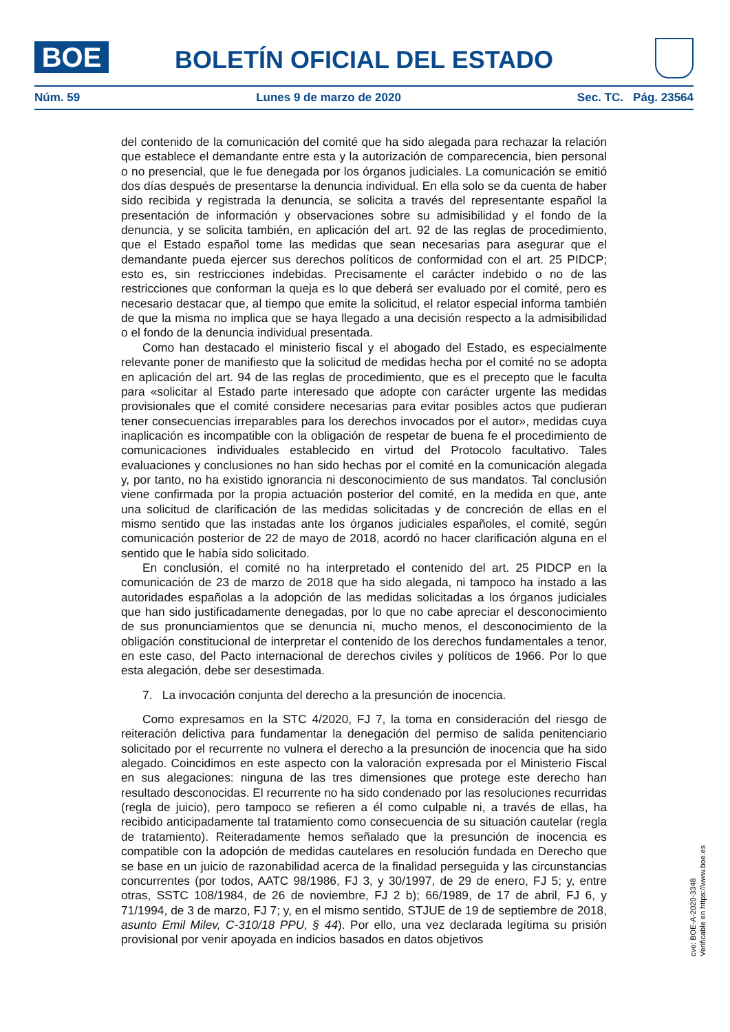BOE BOLETÍN OFICIAL DEL ESTADO
Núm. 59 Lunes 9 de marzo de 2020 Sec. TC. Pág. 23564
del contenido de la comunicación del comité que ha sido alegada para rechazar la relación que establece el demandante entre esta y la autorización de comparecencia, bien personal o no presencial, que le fue denegada por los órganos judiciales. La comunicación se emitió dos días después de presentarse la denuncia individual. En ella solo se da cuenta de haber sido recibida y registrada la denuncia, se solicita a través del representante español la presentación de información y observaciones sobre su admisibilidad y el fondo de la denuncia, y se solicita también, en aplicación del art. 92 de las reglas de procedimiento, que el Estado español tome las medidas que sean necesarias para asegurar que el demandante pueda ejercer sus derechos políticos de conformidad con el art. 25 PIDCP; esto es, sin restricciones indebidas. Precisamente el carácter indebido o no de las restricciones que conforman la queja es lo que deberá ser evaluado por el comité, pero es necesario destacar que, al tiempo que emite la solicitud, el relator especial informa también de que la misma no implica que se haya llegado a una decisión respecto a la admisibilidad o el fondo de la denuncia individual presentada.
Como han destacado el ministerio fiscal y el abogado del Estado, es especialmente relevante poner de manifiesto que la solicitud de medidas hecha por el comité no se adopta en aplicación del art. 94 de las reglas de procedimiento, que es el precepto que le faculta para «solicitar al Estado parte interesado que adopte con carácter urgente las medidas provisionales que el comité considere necesarias para evitar posibles actos que pudieran tener consecuencias irreparables para los derechos invocados por el autor», medidas cuya inaplicación es incompatible con la obligación de respetar de buena fe el procedimiento de comunicaciones individuales establecido en virtud del Protocolo facultativo. Tales evaluaciones y conclusiones no han sido hechas por el comité en la comunicación alegada y, por tanto, no ha existido ignorancia ni desconocimiento de sus mandatos. Tal conclusión viene confirmada por la propia actuación posterior del comité, en la medida en que, ante una solicitud de clarificación de las medidas solicitadas y de concreción de ellas en el mismo sentido que las instadas ante los órganos judiciales españoles, el comité, según comunicación posterior de 22 de mayo de 2018, acordó no hacer clarificación alguna en el sentido que le había sido solicitado.
En conclusión, el comité no ha interpretado el contenido del art. 25 PIDCP en la comunicación de 23 de marzo de 2018 que ha sido alegada, ni tampoco ha instado a las autoridades españolas a la adopción de las medidas solicitadas a los órganos judiciales que han sido justificadamente denegadas, por lo que no cabe apreciar el desconocimiento de sus pronunciamientos que se denuncia ni, mucho menos, el desconocimiento de la obligación constitucional de interpretar el contenido de los derechos fundamentales a tenor, en este caso, del Pacto internacional de derechos civiles y políticos de 1966. Por lo que esta alegación, debe ser desestimada.
7. La invocación conjunta del derecho a la presunción de inocencia.
Como expresamos en la STC 4/2020, FJ 7, la toma en consideración del riesgo de reiteración delictiva para fundamentar la denegación del permiso de salida penitenciario solicitado por el recurrente no vulnera el derecho a la presunción de inocencia que ha sido alegado. Coincidimos en este aspecto con la valoración expresada por el Ministerio Fiscal en sus alegaciones: ninguna de las tres dimensiones que protege este derecho han resultado desconocidas. El recurrente no ha sido condenado por las resoluciones recurridas (regla de juicio), pero tampoco se refieren a él como culpable ni, a través de ellas, ha recibido anticipadamente tal tratamiento como consecuencia de su situación cautelar (regla de tratamiento). Reiteradamente hemos señalado que la presunción de inocencia es compatible con la adopción de medidas cautelares en resolución fundada en Derecho que se base en un juicio de razonabilidad acerca de la finalidad perseguida y las circunstancias concurrentes (por todos, AATC 98/1986, FJ 3, y 30/1997, de 29 de enero, FJ 5; y, entre otras, SSTC 108/1984, de 26 de noviembre, FJ 2 b); 66/1989, de 17 de abril, FJ 6, y 71/1994, de 3 de marzo, FJ 7; y, en el mismo sentido, STJUE de 19 de septiembre de 2018, asunto Emil Milev, C-310/18 PPU, § 44). Por ello, una vez declarada legítima su prisión provisional por venir apoyada en indicios basados en datos objetivos
cve: BOE-A-2020-3348
Verificable en https://www.boe.es